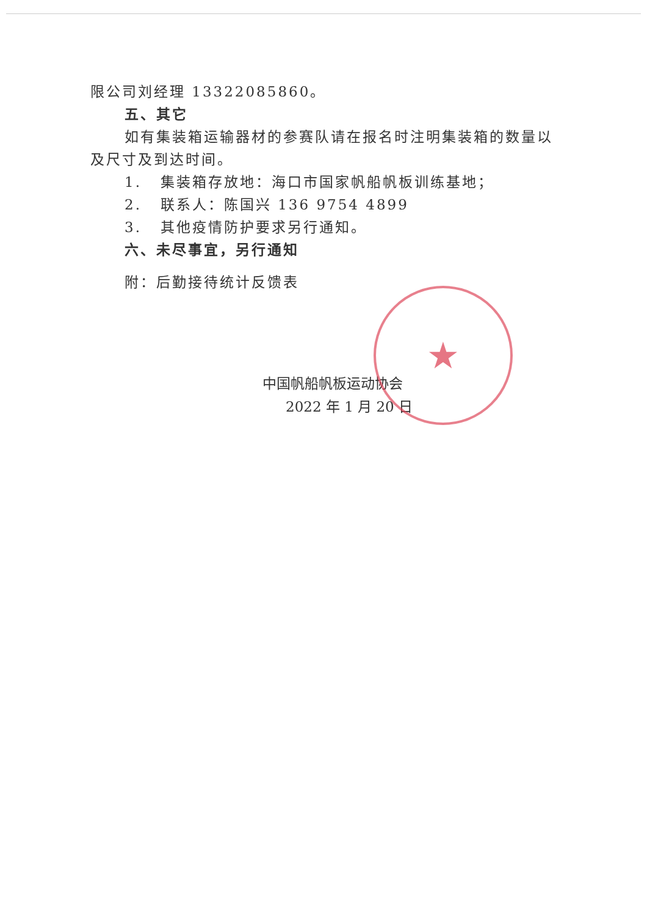★
限公司刘经理 13322085860。
五、其它
如有集装箱运输器材的参赛队请在报名时注明集装箱的数量以及尺寸及到达时间。
1. 集装箱存放地：海口市国家帆船帆板训练基地；
2. 联系人：陈国兴 136 9754 4899
3. 其他疫情防护要求另行通知。
六、未尽事宜，另行通知
附：后勤接待统计反馈表
中国帆船帆板运动协会
2022 年 1 月 20 日